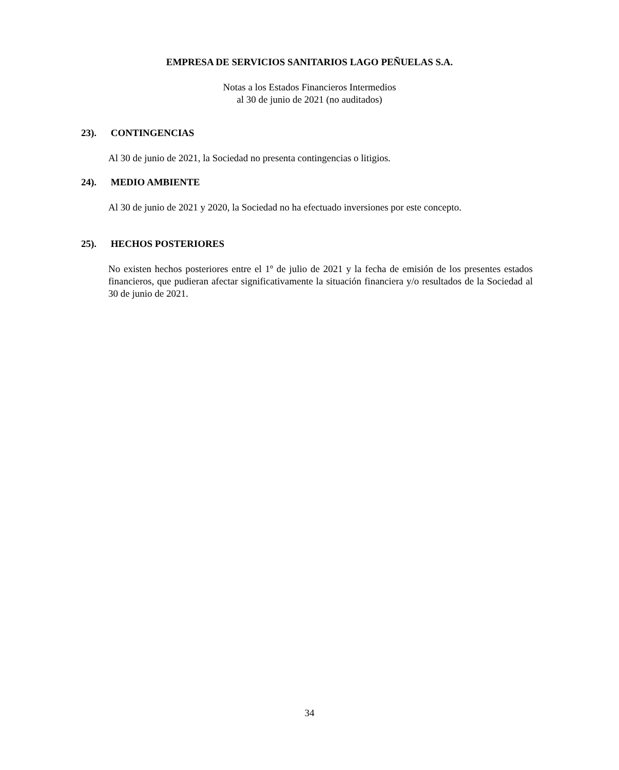EMPRESA DE SERVICIOS SANITARIOS LAGO PEÑUELAS S.A.
Notas a los Estados Financieros Intermedios
al 30 de junio de 2021 (no auditados)
23). CONTINGENCIAS
Al 30 de junio de 2021, la Sociedad no presenta contingencias o litigios.
24). MEDIO AMBIENTE
Al 30 de junio de 2021 y 2020, la Sociedad no ha efectuado inversiones por este concepto.
25). HECHOS POSTERIORES
No existen hechos posteriores entre el 1º de julio de 2021 y la fecha de emisión de los presentes estados financieros, que pudieran afectar significativamente la situación financiera y/o resultados de la Sociedad al 30 de junio de 2021.
34